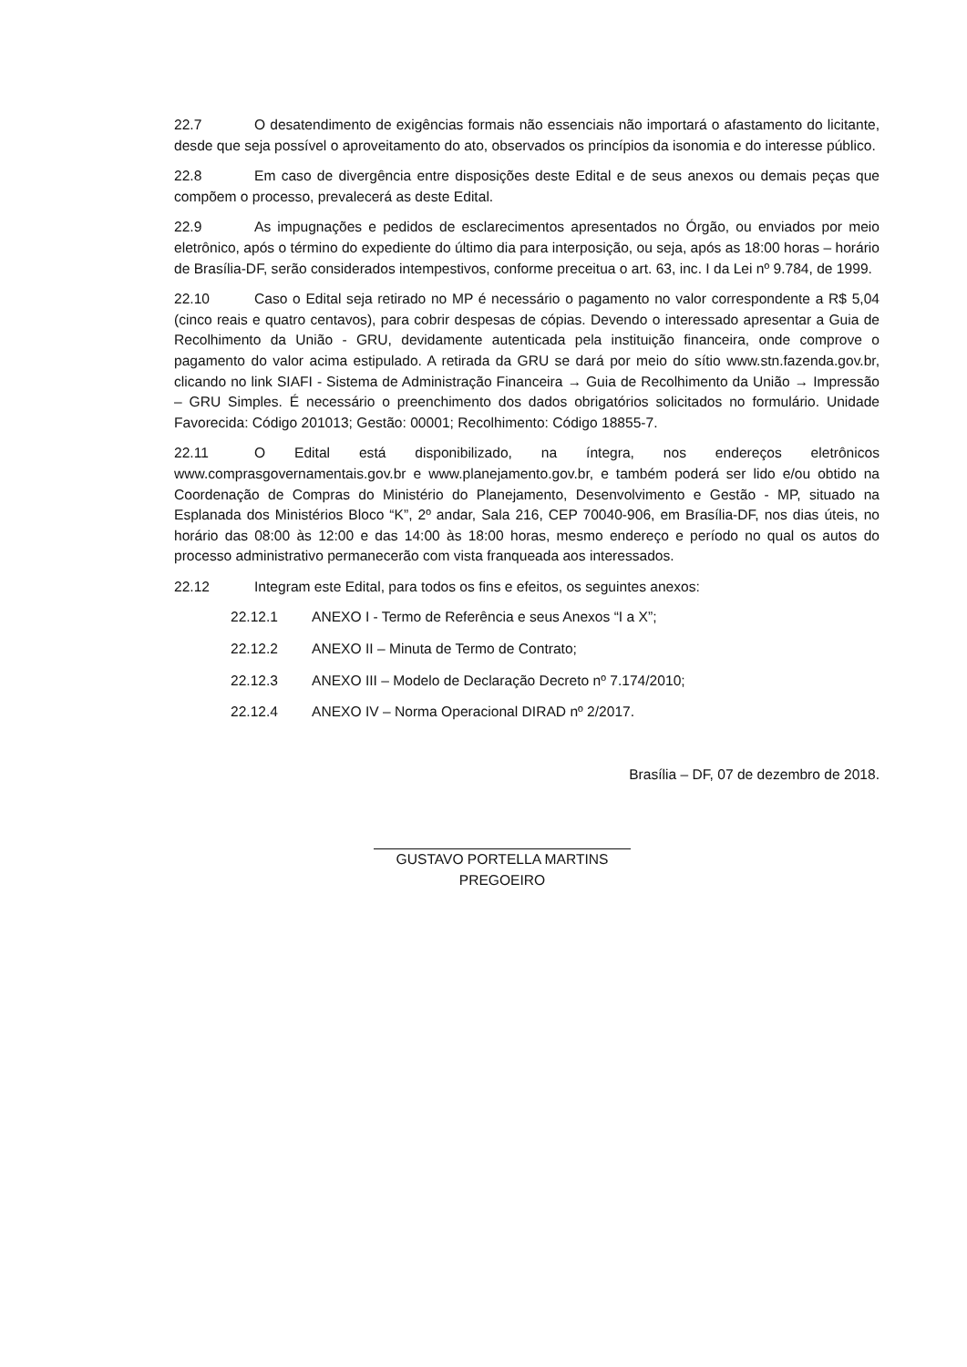22.7 O desatendimento de exigências formais não essenciais não importará o afastamento do licitante, desde que seja possível o aproveitamento do ato, observados os princípios da isonomia e do interesse público.
22.8 Em caso de divergência entre disposições deste Edital e de seus anexos ou demais peças que compõem o processo, prevalecerá as deste Edital.
22.9 As impugnações e pedidos de esclarecimentos apresentados no Órgão, ou enviados por meio eletrônico, após o término do expediente do último dia para interposição, ou seja, após as 18:00 horas – horário de Brasília-DF, serão considerados intempestivos, conforme preceitua o art. 63, inc. I da Lei nº 9.784, de 1999.
22.10 Caso o Edital seja retirado no MP é necessário o pagamento no valor correspondente a R$ 5,04 (cinco reais e quatro centavos), para cobrir despesas de cópias. Devendo o interessado apresentar a Guia de Recolhimento da União - GRU, devidamente autenticada pela instituição financeira, onde comprove o pagamento do valor acima estipulado. A retirada da GRU se dará por meio do sítio www.stn.fazenda.gov.br, clicando no link SIAFI - Sistema de Administração Financeira → Guia de Recolhimento da União → Impressão – GRU Simples. É necessário o preenchimento dos dados obrigatórios solicitados no formulário. Unidade Favorecida: Código 201013; Gestão: 00001; Recolhimento: Código 18855-7.
22.11 O Edital está disponibilizado, na íntegra, nos endereços eletrônicos www.comprasgovernamentais.gov.br e www.planejamento.gov.br, e também poderá ser lido e/ou obtido na Coordenação de Compras do Ministério do Planejamento, Desenvolvimento e Gestão - MP, situado na Esplanada dos Ministérios Bloco “K”, 2º andar, Sala 216, CEP 70040-906, em Brasília-DF, nos dias úteis, no horário das 08:00 às 12:00 e das 14:00 às 18:00 horas, mesmo endereço e período no qual os autos do processo administrativo permanecerão com vista franqueada aos interessados.
22.12 Integram este Edital, para todos os fins e efeitos, os seguintes anexos:
22.12.1 ANEXO I - Termo de Referência e seus Anexos “I a X”;
22.12.2 ANEXO II – Minuta de Termo de Contrato;
22.12.3 ANEXO III – Modelo de Declaração Decreto nº 7.174/2010;
22.12.4 ANEXO IV – Norma Operacional DIRAD nº 2/2017.
Brasília – DF, 07 de dezembro de 2018.
GUSTAVO PORTELLA MARTINS
PREGOEIRO